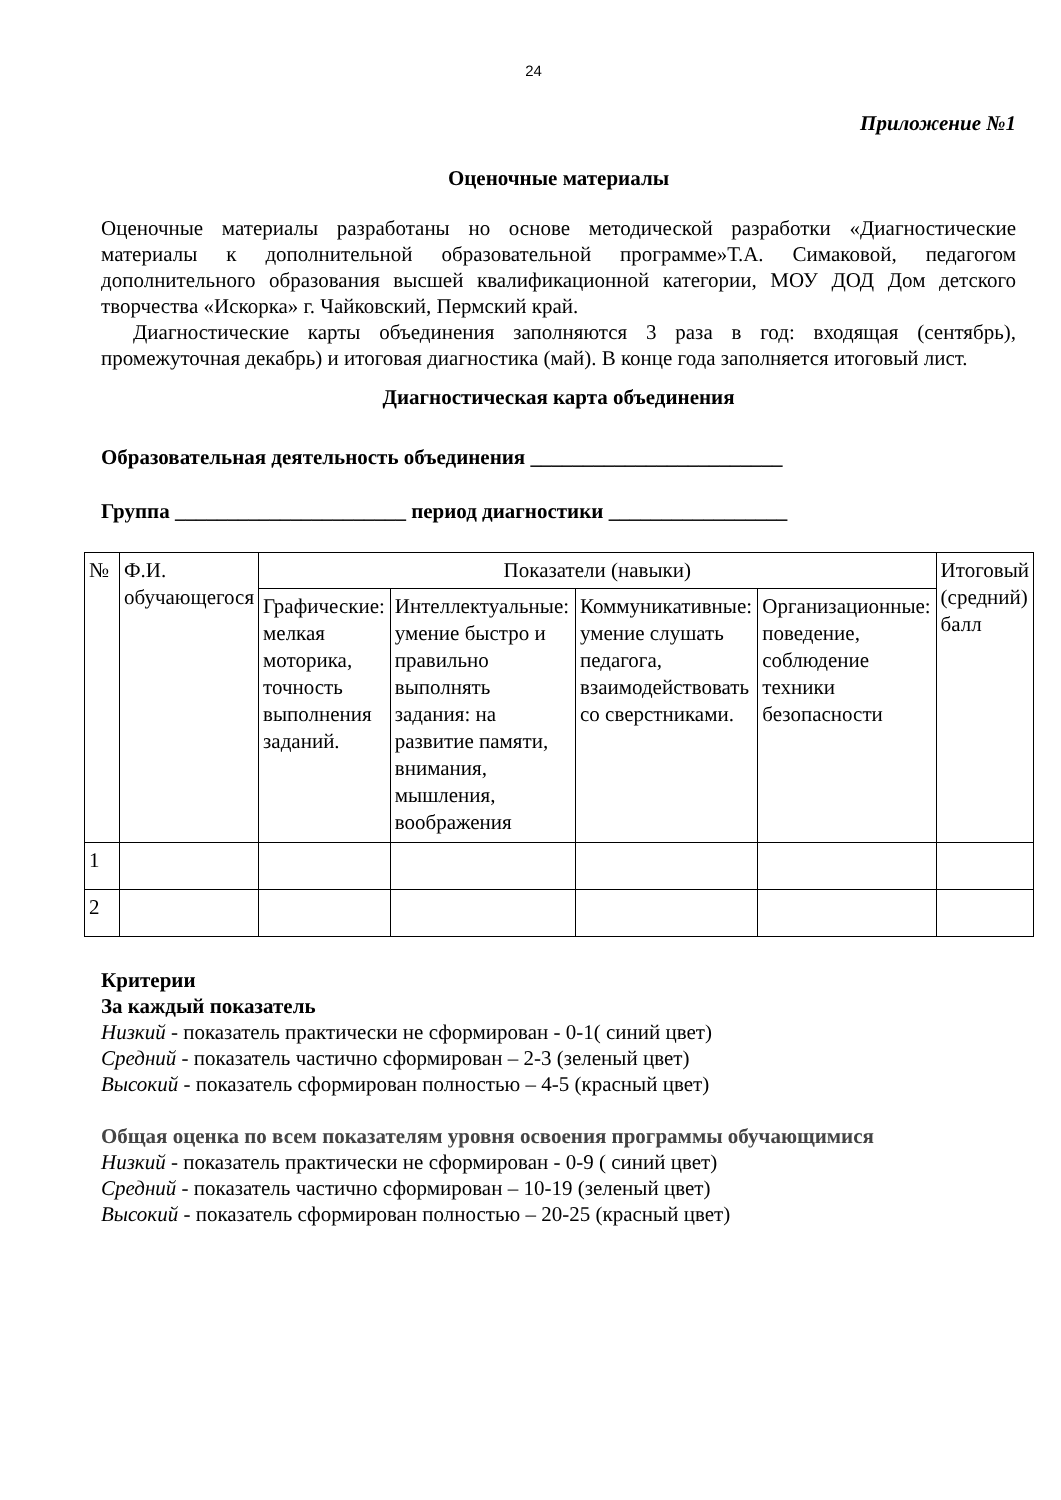24
Приложение №1
Оценочные материалы
Оценочные материалы разработаны но основе методической разработки «Диагностические материалы к дополнительной образовательной программе»Т.А. Симаковой, педагогом дополнительного образования высшей квалификационной категории, МОУ ДОД Дом детского творчества «Искорка» г. Чайковский, Пермский край.
Диагностические карты объединения заполняются 3 раза в год: входящая (сентябрь), промежуточная декабрь) и итоговая диагностика (май). В конце года заполняется итоговый лист.
Диагностическая карта объединения
Образовательная деятельность объединения ________________________
Группа ______________________ период диагностики _________________
| № | Ф.И. обучающегося | Показатели (навыки) | | | | Итоговый (средний) балл |
| --- | --- | --- | --- | --- | --- | --- |
| | | Графические: мелкая моторика, точность выполнения заданий. | Интеллектуальные: умение быстро и правильно выполнять задания: на развитие памяти, внимания, мышления, воображения | Коммуникативные: умение слушать педагога, взаимодействовать со сверстниками. | Организационные: поведение, соблюдение техники безопасности | |
| 1 | | | | | | |
| 2 | | | | | | |
Критерии
За каждый показатель
Низкий - показатель практически не сформирован - 0-1( синий цвет)
Средний - показатель частично сформирован – 2-3 (зеленый цвет)
Высокий - показатель сформирован полностью – 4-5 (красный цвет)
Общая оценка по всем показателям уровня освоения программы обучающимися
Низкий - показатель практически не сформирован - 0-9 ( синий цвет)
Средний - показатель частично сформирован – 10-19 (зеленый цвет)
Высокий - показатель сформирован полностью – 20-25 (красный цвет)